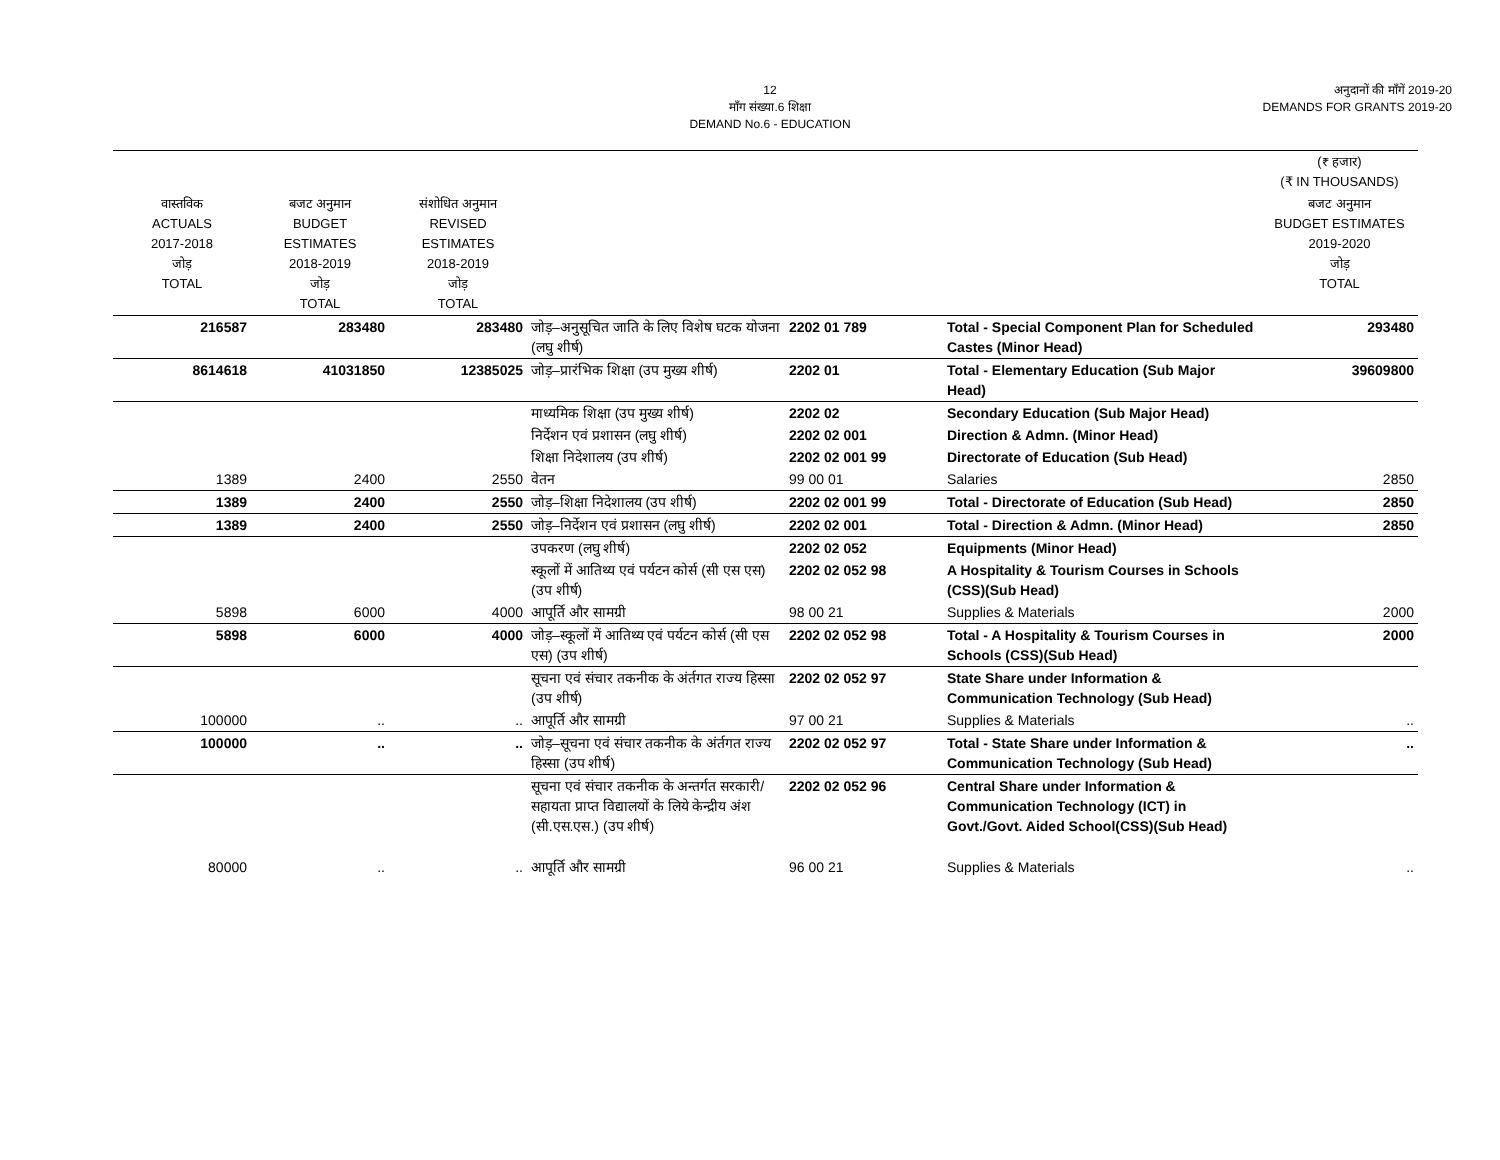12
माँग संख्या.6 शिक्षा
DEMAND No.6 - EDUCATION
अनुदानों की माँगें 2019-20
DEMANDS FOR GRANTS 2019-20
| | | | | | | (₹ हजार) (₹ IN THOUSANDS) |
| वास्तविक ACTUALS 2017-2018 जोड़ TOTAL | बजट अनुमान BUDGET ESTIMATES 2018-2019 जोड़ TOTAL | संशोधित अनुमान REVISED ESTIMATES 2018-2019 जोड़ TOTAL | | | | बजट अनुमान BUDGET ESTIMATES 2019-2020 जोड़ TOTAL |
| 216587 | 283480 | 283480 | जोड़–अनुसूचित जाति के लिए विशेष घटक योजना (लघु शीर्ष) | 2202 01 789 | Total - Special Component Plan for Scheduled Castes (Minor Head) | 293480 |
| 8614618 | 41031850 | 12385025 | जोड़–प्रारंभिक शिक्षा (उप मुख्य शीर्ष) | 2202 01 | Total - Elementary Education (Sub Major Head) | 39609800 |
| | | | माध्यमिक शिक्षा (उप मुख्य शीर्ष) | 2202 02 | Secondary Education (Sub Major Head) | |
| | | | निर्देशन एवं प्रशासन (लघु शीर्ष) | 2202 02 001 | Direction & Admn. (Minor Head) | |
| | | | शिक्षा निदेशालय (उप शीर्ष) | 2202 02 001 99 | Directorate of Education (Sub Head) | |
| 1389 | 2400 | 2550 | वेतन | 99 00 01 | Salaries | 2850 |
| 1389 | 2400 | 2550 | जोड़–शिक्षा निदेशालय (उप शीर्ष) | 2202 02 001 99 | Total - Directorate of Education (Sub Head) | 2850 |
| 1389 | 2400 | 2550 | जोड़–निर्देशन एवं प्रशासन (लघु शीर्ष) | 2202 02 001 | Total - Direction & Admn. (Minor Head) | 2850 |
| | | | उपकरण (लघु शीर्ष) | 2202 02 052 | Equipments (Minor Head) | |
| | | | स्कूलों में आतिथ्य एवं पर्यटन कोर्स (सी एस एस) (उप शीर्ष) | 2202 02 052 98 | A Hospitality & Tourism Courses in Schools (CSS)(Sub Head) | |
| 5898 | 6000 | 4000 | आपूर्ति और सामग्री | 98 00 21 | Supplies & Materials | 2000 |
| 5898 | 6000 | 4000 | जोड़–स्कूलों में आतिथ्य एवं पर्यटन कोर्स (सी एस एस) (उप शीर्ष) | 2202 02 052 98 | Total - A Hospitality & Tourism Courses in Schools (CSS)(Sub Head) | 2000 |
| | | | सूचना एवं संचार तकनीक के अंर्तगत राज्य हिस्सा (उप शीर्ष) | 2202 02 052 97 | State Share under Information & Communication Technology (Sub Head) | |
| 100000 | .. | .. | आपूर्ति और सामग्री | 97 00 21 | Supplies & Materials | .. |
| 100000 | .. | .. | जोड़–सूचना एवं संचार तकनीक के अंर्तगत राज्य हिस्सा (उप शीर्ष) | 2202 02 052 97 | Total - State Share under Information & Communication Technology (Sub Head) | .. |
| | | | सूचना एवं संचार तकनीक के अन्तर्गत सरकारी/सहायता प्राप्त विद्यालयों के लिये केन्द्रीय अंश (सी.एस.एस.) (उप शीर्ष) | 2202 02 052 96 | Central Share under Information & Communication Technology (ICT) in Govt./Govt. Aided School(CSS)(Sub Head) | |
| 80000 | .. | .. | आपूर्ति और सामग्री | 96 00 21 | Supplies & Materials | .. |